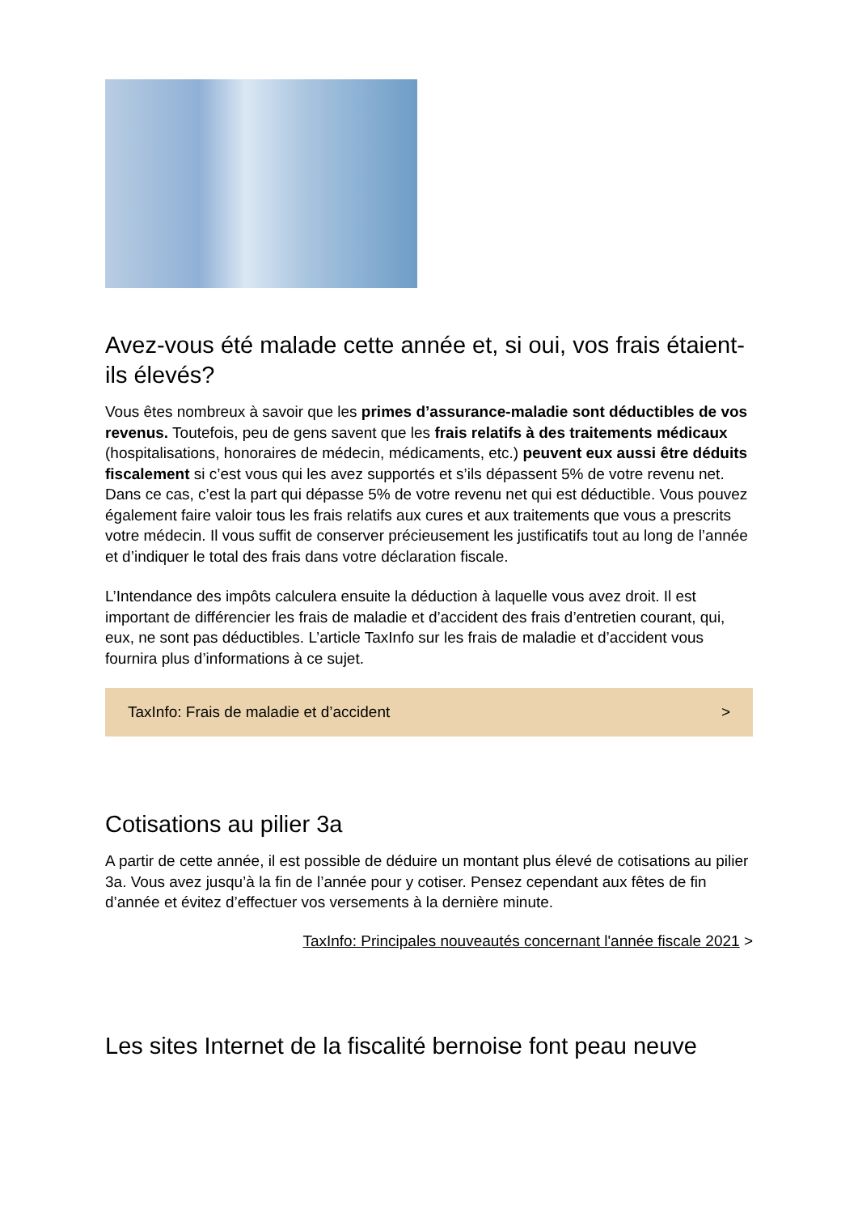Avez-vous été malade cette année et, si oui, vos frais étaient-ils élevés?
Vous êtes nombreux à savoir que les primes d’assurance-maladie sont déductibles de vos revenus. Toutefois, peu de gens savent que les frais relatifs à des traitements médicaux (hospitalisations, honoraires de médecin, médicaments, etc.) peuvent eux aussi être déduits fiscalement si c’est vous qui les avez supportés et s’ils dépassent 5% de votre revenu net. Dans ce cas, c’est la part qui dépasse 5% de votre revenu net qui est déductible. Vous pouvez également faire valoir tous les frais relatifs aux cures et aux traitements que vous a prescrits votre médecin. Il vous suffit de conserver précieusement les justificatifs tout au long de l’année et d’indiquer le total des frais dans votre déclaration fiscale.
L’Intendance des impôts calculera ensuite la déduction à laquelle vous avez droit. Il est important de différencier les frais de maladie et d’accident des frais d’entretien courant, qui, eux, ne sont pas déductibles. L’article TaxInfo sur les frais de maladie et d’accident vous fournira plus d’informations à ce sujet.
TaxInfo: Frais de maladie et d’accident >
Cotisations au pilier 3a
A partir de cette année, il est possible de déduire un montant plus élevé de cotisations au pilier 3a. Vous avez jusqu’à la fin de l’année pour y cotiser. Pensez cependant aux fêtes de fin d’année et évitez d’effectuer vos versements à la dernière minute.
TaxInfo: Principales nouveautés concernant l'année fiscale 2021 >
Les sites Internet de la fiscalité bernoise font peau neuve